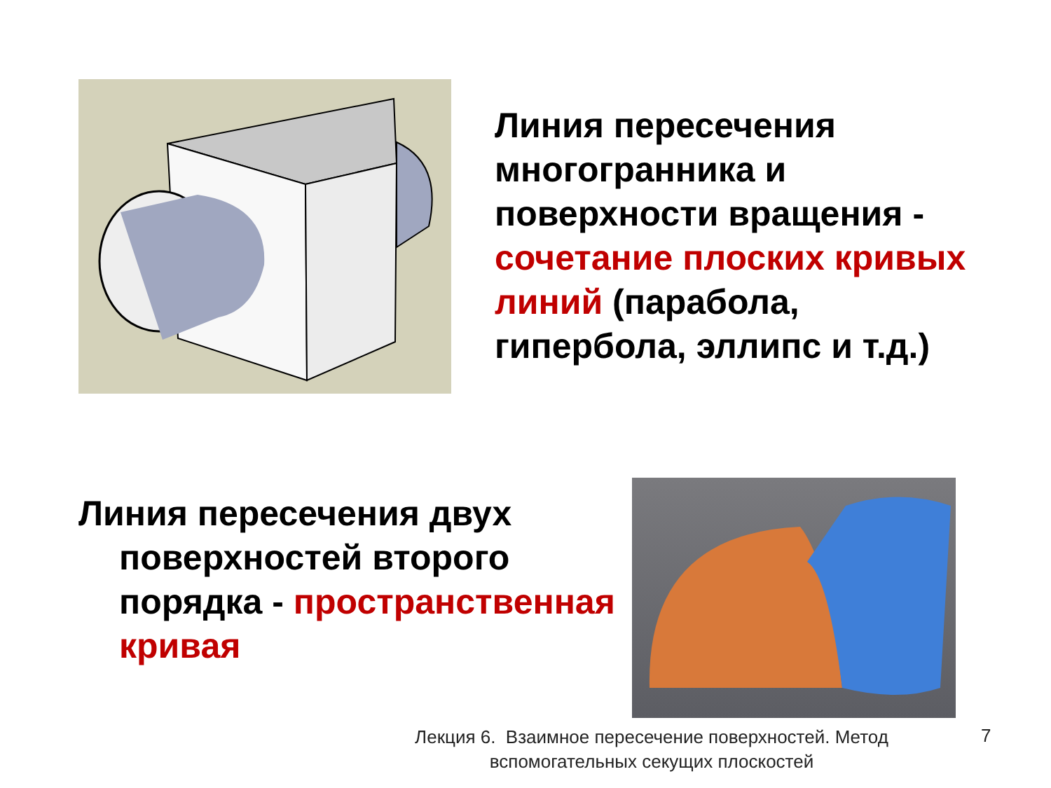Линия пересечения многогранника и поверхности вращения - сочетание плоских кривых линий (парабола, гипербола, эллипс и т.д.)
Линия пересечения двух
поверхностей второго порядка - пространственная кривая
Лекция 6. Взаимное пересечение поверхностей. Метод вспомогательных секущих плоскостей
7